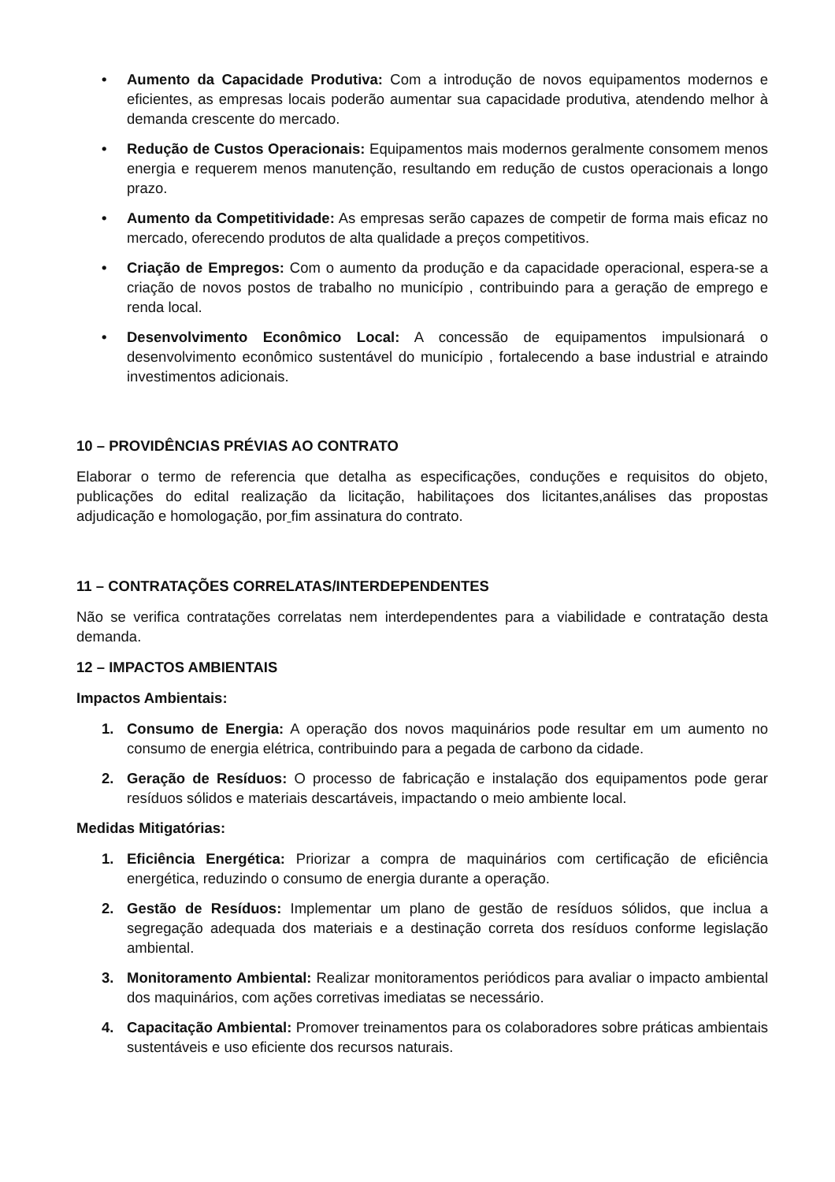• Aumento da Capacidade Produtiva: Com a introdução de novos equipamentos modernos e eficientes, as empresas locais poderão aumentar sua capacidade produtiva, atendendo melhor à demanda crescente do mercado.
• Redução de Custos Operacionais: Equipamentos mais modernos geralmente consomem menos energia e requerem menos manutenção, resultando em redução de custos operacionais a longo prazo.
• Aumento da Competitividade: As empresas serão capazes de competir de forma mais eficaz no mercado, oferecendo produtos de alta qualidade a preços competitivos.
• Criação de Empregos: Com o aumento da produção e da capacidade operacional, espera-se a criação de novos postos de trabalho no município , contribuindo para a geração de emprego e renda local.
• Desenvolvimento Econômico Local: A concessão de equipamentos impulsionará o desenvolvimento econômico sustentável do município , fortalecendo a base industrial e atraindo investimentos adicionais.
10 – PROVIDÊNCIAS PRÉVIAS AO CONTRATO
Elaborar o termo de referencia que detalha as especificações, conduções e requisitos do objeto, publicações do edital realização da licitação, habilitaçoes dos licitantes,análises das propostas adjudicação e homologação, por fim assinatura do contrato.
11 – CONTRATAÇÕES CORRELATAS/INTERDEPENDENTES
Não se verifica contratações correlatas nem interdependentes para a viabilidade e contratação desta demanda.
12 – IMPACTOS AMBIENTAIS
Impactos Ambientais:
1. Consumo de Energia: A operação dos novos maquinários pode resultar em um aumento no consumo de energia elétrica, contribuindo para a pegada de carbono da cidade.
2. Geração de Resíduos: O processo de fabricação e instalação dos equipamentos pode gerar resíduos sólidos e materiais descartáveis, impactando o meio ambiente local.
Medidas Mitigatórias:
1. Eficiência Energética: Priorizar a compra de maquinários com certificação de eficiência energética, reduzindo o consumo de energia durante a operação.
2. Gestão de Resíduos: Implementar um plano de gestão de resíduos sólidos, que inclua a segregação adequada dos materiais e a destinação correta dos resíduos conforme legislação ambiental.
3. Monitoramento Ambiental: Realizar monitoramentos periódicos para avaliar o impacto ambiental dos maquinários, com ações corretivas imediatas se necessário.
4. Capacitação Ambiental: Promover treinamentos para os colaboradores sobre práticas ambientais sustentáveis e uso eficiente dos recursos naturais.